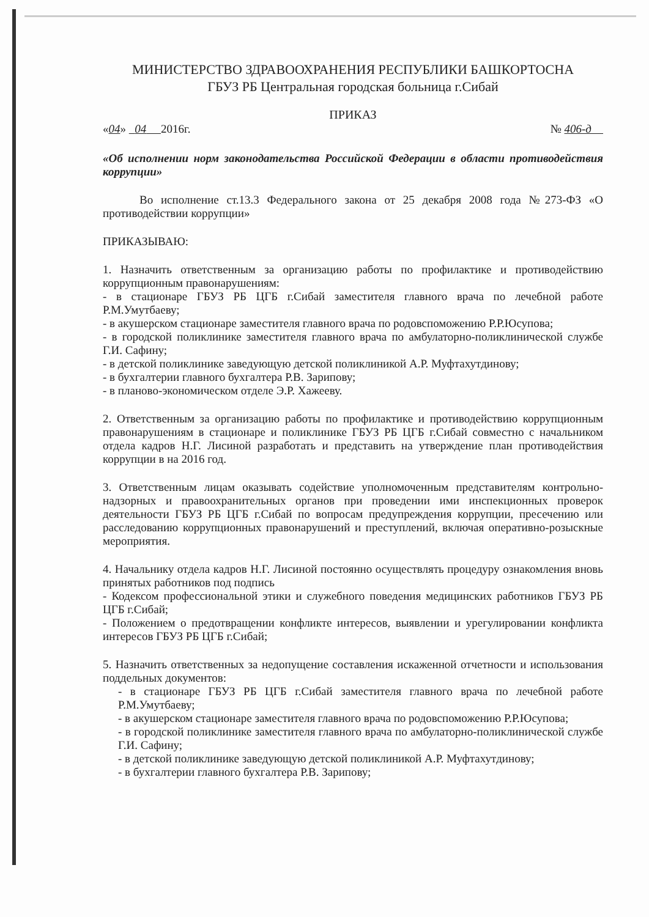МИНИСТЕРСТВО ЗДРАВООХРАНЕНИЯ РЕСПУБЛИКИ БАШКОРТОСНА
ГБУЗ РБ Центральная городская больница г.Сибай
ПРИКАЗ
«04» 04 2016г. № 406-д
«Об исполнении норм законодательства Российской Федерации в области противодействия коррупции»
Во исполнение ст.13.3 Федерального закона от 25 декабря 2008 года №273-ФЗ «О противодействии коррупции»
ПРИКАЗЫВАЮ:
1. Назначить ответственным за организацию работы по профилактике и противодействию коррупционным правонарушениям:
- в стационаре ГБУЗ РБ ЦГБ г.Сибай заместителя главного врача по лечебной работе Р.М.Умутбаеву;
- в акушерском стационаре заместителя главного врача по родовспоможению Р.Р.Юсупова;
- в городской поликлинике заместителя главного врача по амбулаторно-поликлинической службе Г.И. Сафину;
- в детской поликлинике заведующую детской поликлиникой А.Р. Муфтахутдинову;
- в бухгалтерии главного бухгалтера Р.В. Зарипову;
- в планово-экономическом отделе Э.Р. Хажееву.
2. Ответственным за организацию работы по профилактике и противодействию коррупционным правонарушениям в стационаре и поликлинике ГБУЗ РБ ЦГБ г.Сибай совместно с начальником отдела кадров Н.Г. Лисиной разработать и представить на утверждение план противодействия коррупции в на 2016 год.
3. Ответственным лицам оказывать содействие уполномоченным представителям контрольно-надзорных и правоохранительных органов при проведении ими инспекционных проверок деятельности ГБУЗ РБ ЦГБ г.Сибай по вопросам предупреждения коррупции, пресечению или расследованию коррупционных правонарушений и преступлений, включая оперативно-розыскные мероприятия.
4. Начальнику отдела кадров Н.Г. Лисиной постоянно осуществлять процедуру ознакомления вновь принятых работников под подпись
- Кодексом профессиональной этики и служебного поведения медицинских работников ГБУЗ РБ ЦГБ г.Сибай;
- Положением о предотвращении конфликте интересов, выявлении и урегулировании конфликта интересов ГБУЗ РБ ЦГБ г.Сибай;
5. Назначить ответственных за недопущение составления искаженной отчетности и использования поддельных документов:
- в стационаре ГБУЗ РБ ЦГБ г.Сибай заместителя главного врача по лечебной работе Р.М.Умутбаеву;
- в акушерском стационаре заместителя главного врача по родовспоможению Р.Р.Юсупова;
- в городской поликлинике заместителя главного врача по амбулаторно-поликлинической службе Г.И. Сафину;
- в детской поликлинике заведующую детской поликлиникой А.Р. Муфтахутдинову;
- в бухгалтерии главного бухгалтера Р.В. Зарипову;